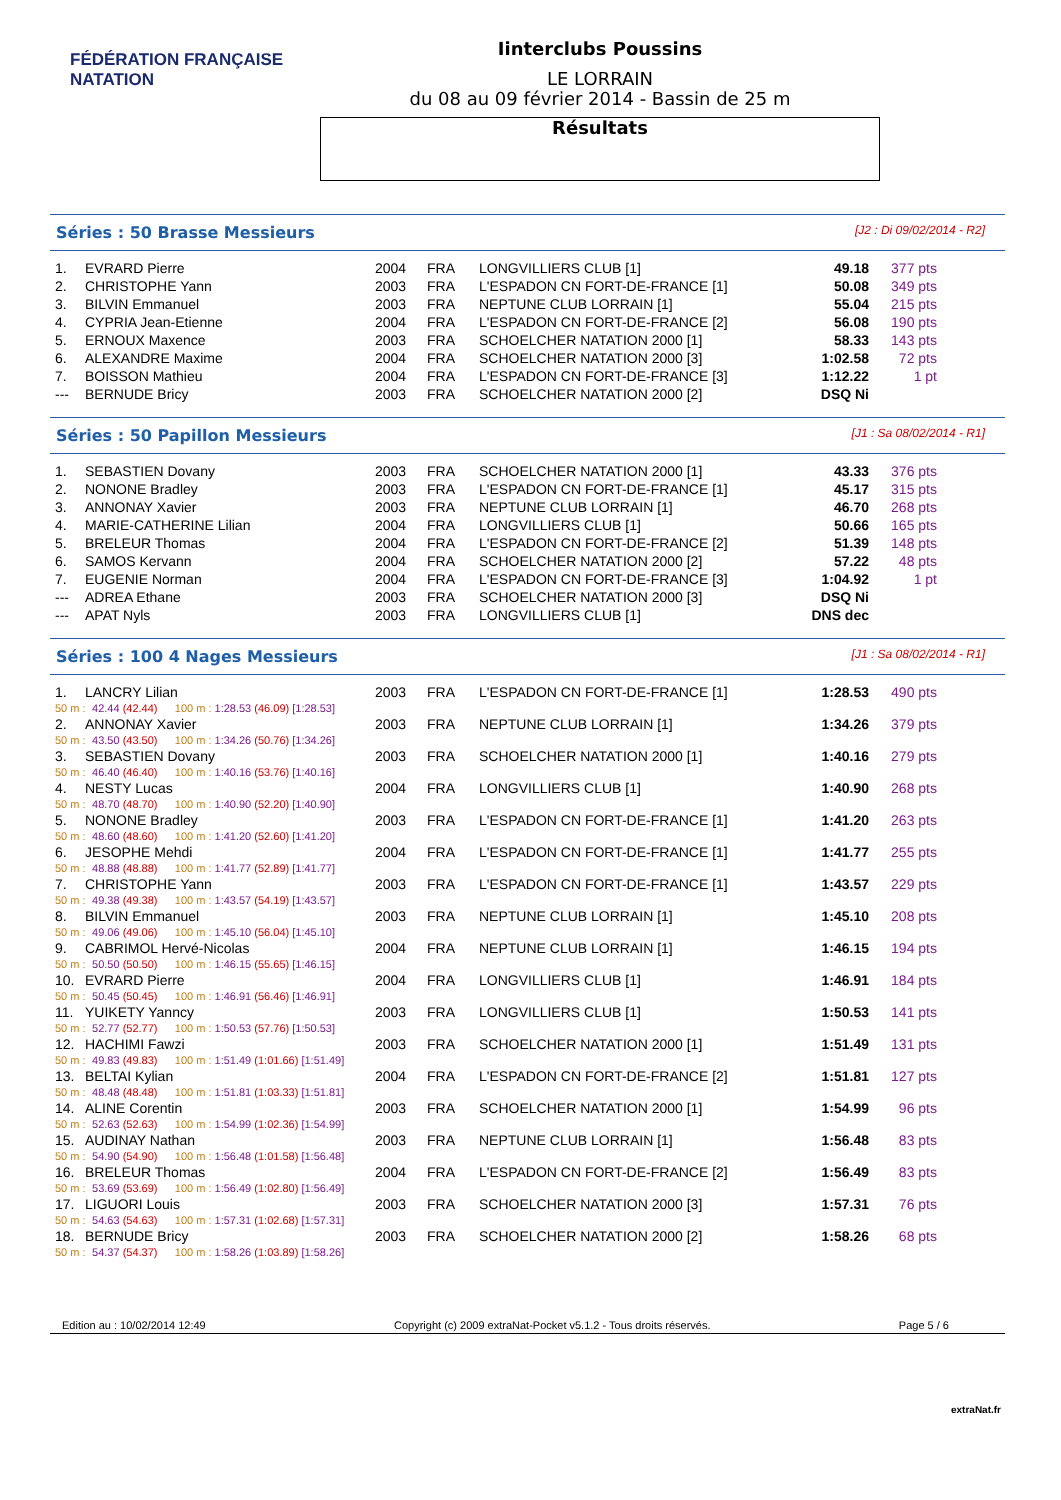FÉDÉRATION FRANÇAISE
NATATION
Iinterclubs Poussins
LE LORRAIN
du 08 au 09 février 2014 - Bassin de 25 m
Résultats
Séries : 50 Brasse Messieurs [J2 : Di 09/02/2014 - R2]
| 1. | EVRARD Pierre | 2004 | FRA | LONGVILLIERS CLUB [1] | 49.18 | 377 pts |
| 2. | CHRISTOPHE Yann | 2003 | FRA | L'ESPADON CN FORT-DE-FRANCE [1] | 50.08 | 349 pts |
| 3. | BILVIN Emmanuel | 2003 | FRA | NEPTUNE CLUB LORRAIN [1] | 55.04 | 215 pts |
| 4. | CYPRIA Jean-Etienne | 2004 | FRA | L'ESPADON CN FORT-DE-FRANCE [2] | 56.08 | 190 pts |
| 5. | ERNOUX Maxence | 2003 | FRA | SCHOELCHER NATATION 2000 [1] | 58.33 | 143 pts |
| 6. | ALEXANDRE Maxime | 2004 | FRA | SCHOELCHER NATATION 2000 [3] | 1:02.58 | 72 pts |
| 7. | BOISSON Mathieu | 2004 | FRA | L'ESPADON CN FORT-DE-FRANCE [3] | 1:12.22 | 1 pt |
| --- | BERNUDE Bricy | 2003 | FRA | SCHOELCHER NATATION 2000 [2] | DSQ Ni | |
Séries : 50 Papillon Messieurs [J1 : Sa 08/02/2014 - R1]
| 1. | SEBASTIEN Dovany | 2003 | FRA | SCHOELCHER NATATION 2000 [1] | 43.33 | 376 pts |
| 2. | NONONE Bradley | 2003 | FRA | L'ESPADON CN FORT-DE-FRANCE [1] | 45.17 | 315 pts |
| 3. | ANNONAY Xavier | 2003 | FRA | NEPTUNE CLUB LORRAIN [1] | 46.70 | 268 pts |
| 4. | MARIE-CATHERINE Lilian | 2004 | FRA | LONGVILLIERS CLUB [1] | 50.66 | 165 pts |
| 5. | BRELEUR Thomas | 2004 | FRA | L'ESPADON CN FORT-DE-FRANCE [2] | 51.39 | 148 pts |
| 6. | SAMOS Kervann | 2004 | FRA | SCHOELCHER NATATION 2000 [2] | 57.22 | 48 pts |
| 7. | EUGENIE Norman | 2004 | FRA | L'ESPADON CN FORT-DE-FRANCE [3] | 1:04.92 | 1 pt |
| --- | ADREA Ethane | 2003 | FRA | SCHOELCHER NATATION 2000 [3] | DSQ Ni | |
| --- | APAT Nyls | 2003 | FRA | LONGVILLIERS CLUB [1] | DNS dec | |
Séries : 100 4 Nages Messieurs [J1 : Sa 08/02/2014 - R1]
| 1. | LANCRY Lilian | | | | | 2003 | FRA | L'ESPADON CN FORT-DE-FRANCE [1] | 1:28.53 | 490 pts |
| 50 m : | | 42.44 | (42.44) | 100 m : | 1:28.53 (46.09) [1:28.53] | | | | | |
| 2. | ANNONAY Xavier | | | | | 2003 | FRA | NEPTUNE CLUB LORRAIN [1] | 1:34.26 | 379 pts |
| 50 m : | | 43.50 | (43.50) | 100 m : | 1:34.26 (50.76) [1:34.26] | | | | | |
| 3. | SEBASTIEN Dovany | | | | | 2003 | FRA | SCHOELCHER NATATION 2000 [1] | 1:40.16 | 279 pts |
| 50 m : | | 46.40 | (46.40) | 100 m : | 1:40.16 (53.76) [1:40.16] | | | | | |
| 4. | NESTY Lucas | | | | | 2004 | FRA | LONGVILLIERS CLUB [1] | 1:40.90 | 268 pts |
| 50 m : | | 48.70 | (48.70) | 100 m : | 1:40.90 (52.20) [1:40.90] | | | | | |
| 5. | NONONE Bradley | | | | | 2003 | FRA | L'ESPADON CN FORT-DE-FRANCE [1] | 1:41.20 | 263 pts |
| 50 m : | | 48.60 | (48.60) | 100 m : | 1:41.20 (52.60) [1:41.20] | | | | | |
| 6. | JESOPHE Mehdi | | | | | 2004 | FRA | L'ESPADON CN FORT-DE-FRANCE [1] | 1:41.77 | 255 pts |
| 50 m : | | 48.88 | (48.88) | 100 m : | 1:41.77 (52.89) [1:41.77] | | | | | |
| 7. | CHRISTOPHE Yann | | | | | 2003 | FRA | L'ESPADON CN FORT-DE-FRANCE [1] | 1:43.57 | 229 pts |
| 50 m : | | 49.38 | (49.38) | 100 m : | 1:43.57 (54.19) [1:43.57] | | | | | |
| 8. | BILVIN Emmanuel | | | | | 2003 | FRA | NEPTUNE CLUB LORRAIN [1] | 1:45.10 | 208 pts |
| 50 m : | | 49.06 | (49.06) | 100 m : | 1:45.10 (56.04) [1:45.10] | | | | | |
| 9. | CABRIMOL Hervé-Nicolas | | | | | 2004 | FRA | NEPTUNE CLUB LORRAIN [1] | 1:46.15 | 194 pts |
| 50 m : | | 50.50 | (50.50) | 100 m : | 1:46.15 (55.65) [1:46.15] | | | | | |
| 10. | EVRARD Pierre | | | | | 2004 | FRA | LONGVILLIERS CLUB [1] | 1:46.91 | 184 pts |
| 50 m : | | 50.45 | (50.45) | 100 m : | 1:46.91 (56.46) [1:46.91] | | | | | |
| 11. | YUIKETY Yanncy | | | | | 2003 | FRA | LONGVILLIERS CLUB [1] | 1:50.53 | 141 pts |
| 50 m : | | 52.77 | (52.77) | 100 m : | 1:50.53 (57.76) [1:50.53] | | | | | |
| 12. | HACHIMI Fawzi | | | | | 2003 | FRA | SCHOELCHER NATATION 2000 [1] | 1:51.49 | 131 pts |
| 50 m : | | 49.83 | (49.83) | 100 m : | 1:51.49 (1:01.66) [1:51.49] | | | | | |
| 13. | BELTAI Kylian | | | | | 2004 | FRA | L'ESPADON CN FORT-DE-FRANCE [2] | 1:51.81 | 127 pts |
| 50 m : | | 48.48 | (48.48) | 100 m : | 1:51.81 (1:03.33) [1:51.81] | | | | | |
| 14. | ALINE Corentin | | | | | 2003 | FRA | SCHOELCHER NATATION 2000 [1] | 1:54.99 | 96 pts |
| 50 m : | | 52.63 | (52.63) | 100 m : | 1:54.99 (1:02.36) [1:54.99] | | | | | |
| 15. | AUDINAY Nathan | | | | | 2003 | FRA | NEPTUNE CLUB LORRAIN [1] | 1:56.48 | 83 pts |
| 50 m : | | 54.90 | (54.90) | 100 m : | 1:56.48 (1:01.58) [1:56.48] | | | | | |
| 16. | BRELEUR Thomas | | | | | 2004 | FRA | L'ESPADON CN FORT-DE-FRANCE [2] | 1:56.49 | 83 pts |
| 50 m : | | 53.69 | (53.69) | 100 m : | 1:56.49 (1:02.80) [1:56.49] | | | | | |
| 17. | LIGUORI Louis | | | | | 2003 | FRA | SCHOELCHER NATATION 2000 [3] | 1:57.31 | 76 pts |
| 50 m : | | 54.63 | (54.63) | 100 m : | 1:57.31 (1:02.68) [1:57.31] | | | | | |
| 18. | BERNUDE Bricy | | | | | 2003 | FRA | SCHOELCHER NATATION 2000 [2] | 1:58.26 | 68 pts |
| 50 m : | | 54.37 | (54.37) | 100 m : | 1:58.26 (1:03.89) [1:58.26] | | | | | |
Edition au : 10/02/2014 12:49 Copyright (c) 2009 extraNat-Pocket v5.1.2 - Tous droits réservés. Page 5 / 6
extraNat.fr